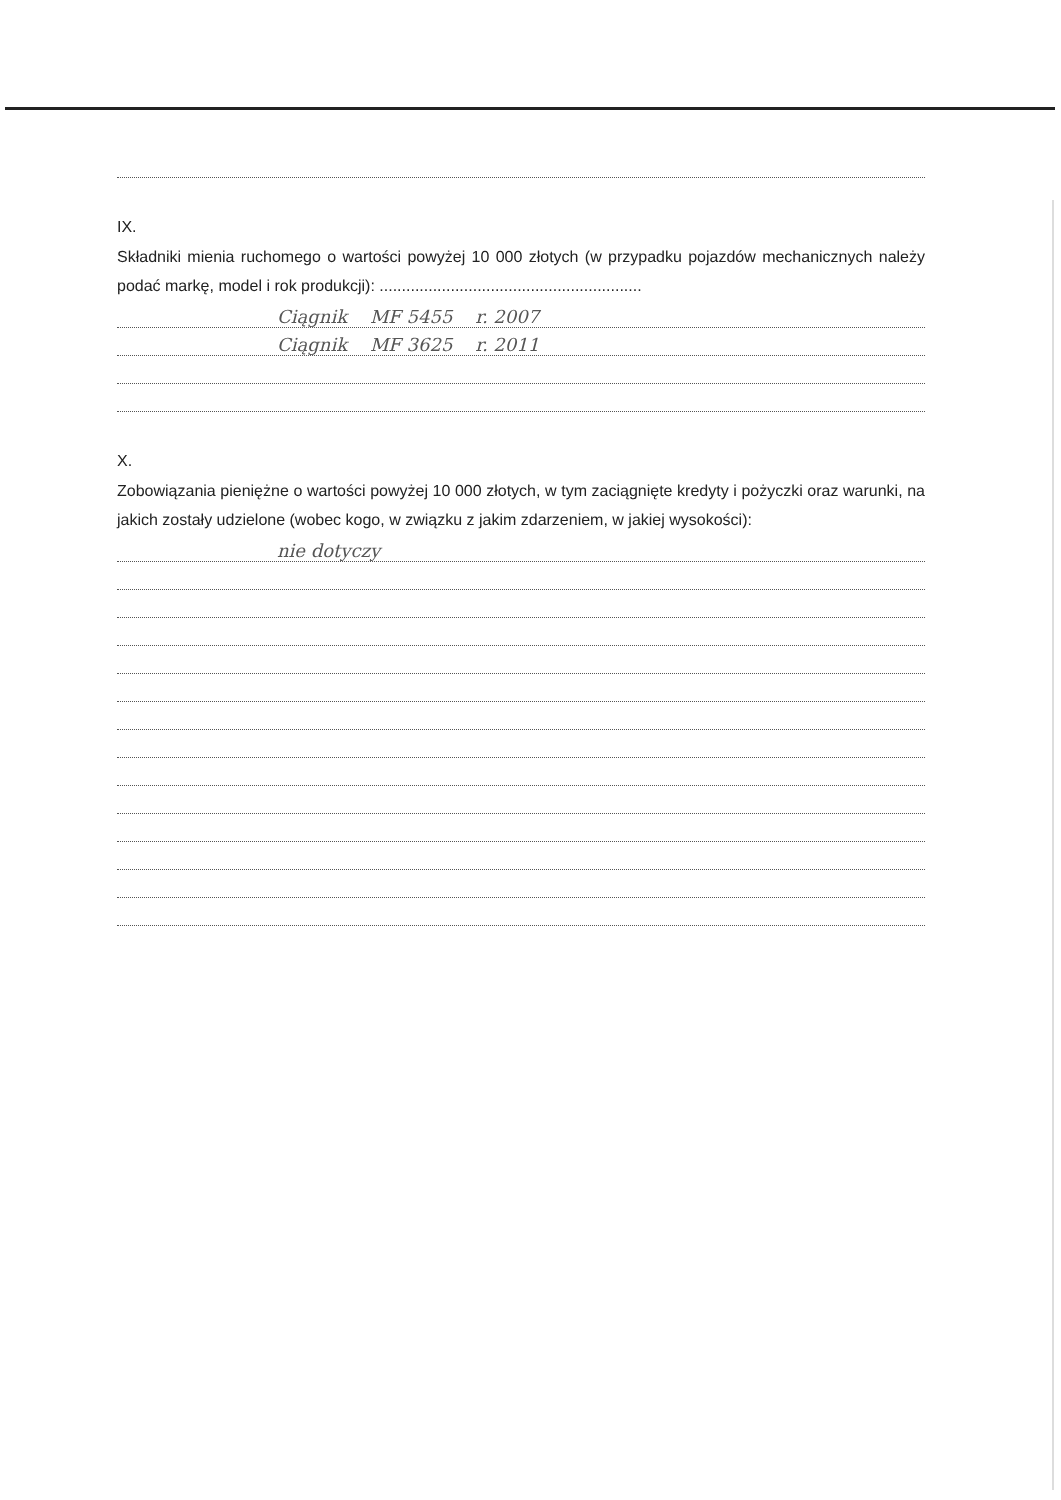IX.
Składniki mienia ruchomego o wartości powyżej 10 000 złotych (w przypadku pojazdów mechanicznych należy podać markę, model i rok produkcji): ...........................................................
Ciągnik MF 5455 r. 2007
Ciągnik MF 3625 r. 2011
X.
Zobowiązania pieniężne o wartości powyżej 10 000 złotych, w tym zaciągnięte kredyty i pożyczki oraz warunki, na jakich zostały udzielone (wobec kogo, w związku z jakim zdarzeniem, w jakiej wysokości):
nie dotyczy